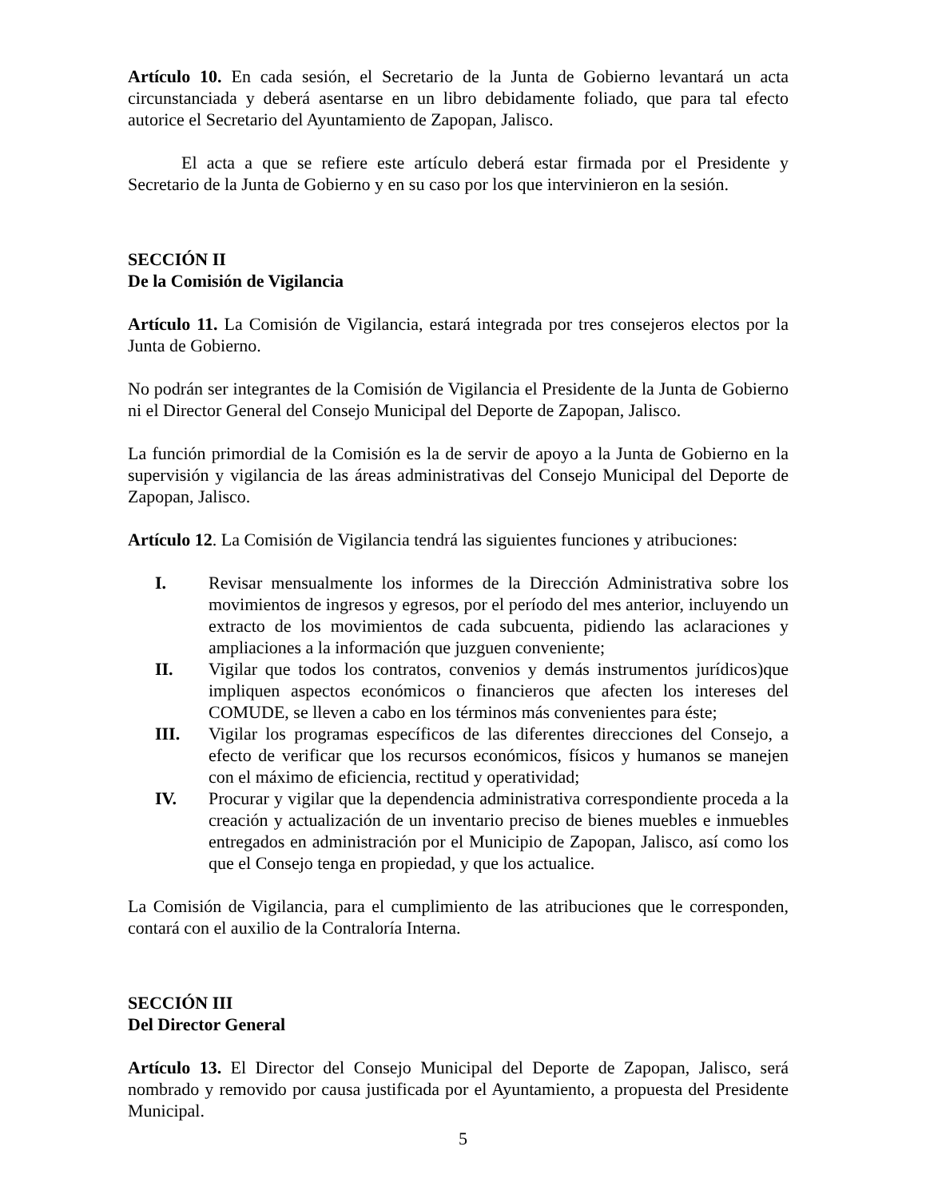Artículo 10. En cada sesión, el Secretario de la Junta de Gobierno levantará un acta circunstanciada y deberá asentarse en un libro debidamente foliado, que para tal efecto autorice el Secretario del Ayuntamiento de Zapopan, Jalisco.
El acta a que se refiere este artículo deberá estar firmada por el Presidente y Secretario de la Junta de Gobierno y en su caso por los que intervinieron en la sesión.
SECCIÓN II
De la Comisión de Vigilancia
Artículo 11. La Comisión de Vigilancia, estará integrada por tres consejeros electos por la Junta de Gobierno.
No podrán ser integrantes de la Comisión de Vigilancia el Presidente de la Junta de Gobierno ni el Director General del Consejo Municipal del Deporte de Zapopan, Jalisco.
La función primordial de la Comisión es la de servir de apoyo a la Junta de Gobierno en la supervisión y vigilancia de las áreas administrativas del Consejo Municipal del Deporte de Zapopan, Jalisco.
Artículo 12. La Comisión de Vigilancia tendrá las siguientes funciones y atribuciones:
I. Revisar mensualmente los informes de la Dirección Administrativa sobre los movimientos de ingresos y egresos, por el período del mes anterior, incluyendo un extracto de los movimientos de cada subcuenta, pidiendo las aclaraciones y ampliaciones a la información que juzguen conveniente;
II. Vigilar que todos los contratos, convenios y demás instrumentos jurídicos)que impliquen aspectos económicos o financieros que afecten los intereses del COMUDE, se lleven a cabo en los términos más convenientes para éste;
III. Vigilar los programas específicos de las diferentes direcciones del Consejo, a efecto de verificar que los recursos económicos, físicos y humanos se manejen con el máximo de eficiencia, rectitud y operatividad;
IV. Procurar y vigilar que la dependencia administrativa correspondiente proceda a la creación y actualización de un inventario preciso de bienes muebles e inmuebles entregados en administración por el Municipio de Zapopan, Jalisco, así como los que el Consejo tenga en propiedad, y que los actualice.
La Comisión de Vigilancia, para el cumplimiento de las atribuciones que le corresponden, contará con el auxilio de la Contraloría Interna.
SECCIÓN III
Del Director General
Artículo 13. El Director del Consejo Municipal del Deporte de Zapopan, Jalisco, será nombrado y removido por causa justificada por el Ayuntamiento, a propuesta del Presidente Municipal.
5